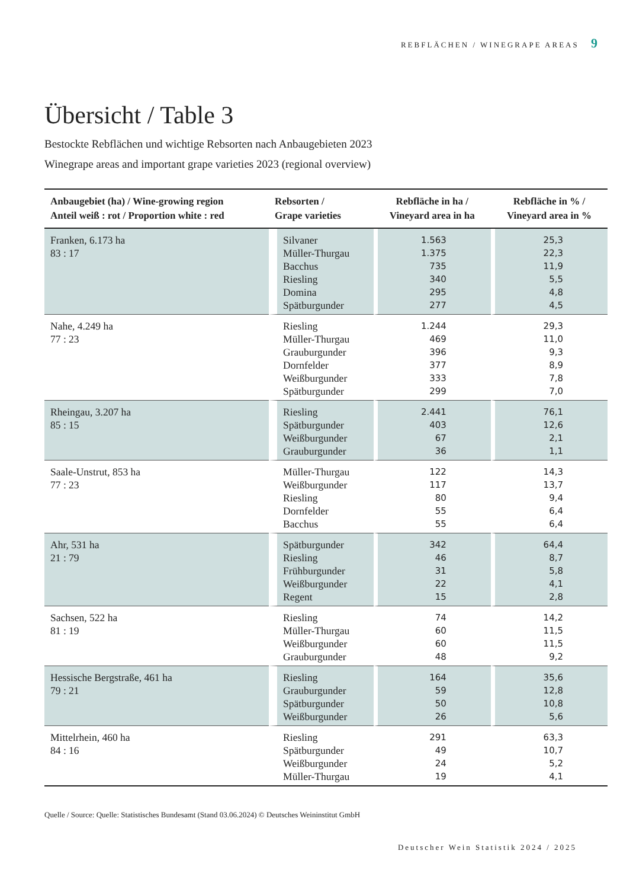REBFLÄCHEN / WINEGRAPE AREAS 9
Übersicht / Table 3
Bestockte Rebflächen und wichtige Rebsorten nach Anbaugebieten 2023
Winegrape areas and important grape varieties 2023 (regional overview)
| Anbaugebiet (ha) / Wine-growing region Anteil weiß : rot / Proportion white : red | Rebsorten / Grape varieties | Rebfläche in ha / Vineyard area in ha | Rebfläche in % / Vineyard area in % |
| --- | --- | --- | --- |
| Franken, 6.173 ha 83 : 17 | Silvaner Müller-Thurgau Bacchus Riesling Domina Spätburgunder | 1.563 1.375 735 340 295 277 | 25,3 22,3 11,9 5,5 4,8 4,5 |
| Nahe, 4.249 ha 77 : 23 | Riesling Müller-Thurgau Grauburgunder Dornfelder Weißburgunder Spätburgunder | 1.244 469 396 377 333 299 | 29,3 11,0 9,3 8,9 7,8 7,0 |
| Rheingau, 3.207 ha 85 : 15 | Riesling Spätburgunder Weißburgunder Grauburgunder | 2.441 403 67 36 | 76,1 12,6 2,1 1,1 |
| Saale-Unstrut, 853 ha 77 : 23 | Müller-Thurgau Weißburgunder Riesling Dornfelder Bacchus | 122 117 80 55 55 | 14,3 13,7 9,4 6,4 6,4 |
| Ahr, 531 ha 21 : 79 | Spätburgunder Riesling Frühburgunder Weißburgunder Regent | 342 46 31 22 15 | 64,4 8,7 5,8 4,1 2,8 |
| Sachsen, 522 ha 81 : 19 | Riesling Müller-Thurgau Weißburgunder Grauburgunder | 74 60 60 48 | 14,2 11,5 11,5 9,2 |
| Hessische Bergstraße, 461 ha 79 : 21 | Riesling Grauburgunder Spätburgunder Weißburgunder | 164 59 50 26 | 35,6 12,8 10,8 5,6 |
| Mittelrhein, 460 ha 84 : 16 | Riesling Spätburgunder Weißburgunder Müller-Thurgau | 291 49 24 19 | 63,3 10,7 5,2 4,1 |
Quelle / Source: Quelle: Statistisches Bundesamt (Stand 03.06.2024) © Deutsches Weininstitut GmbH
Deutscher Wein Statistik 2024 / 2025